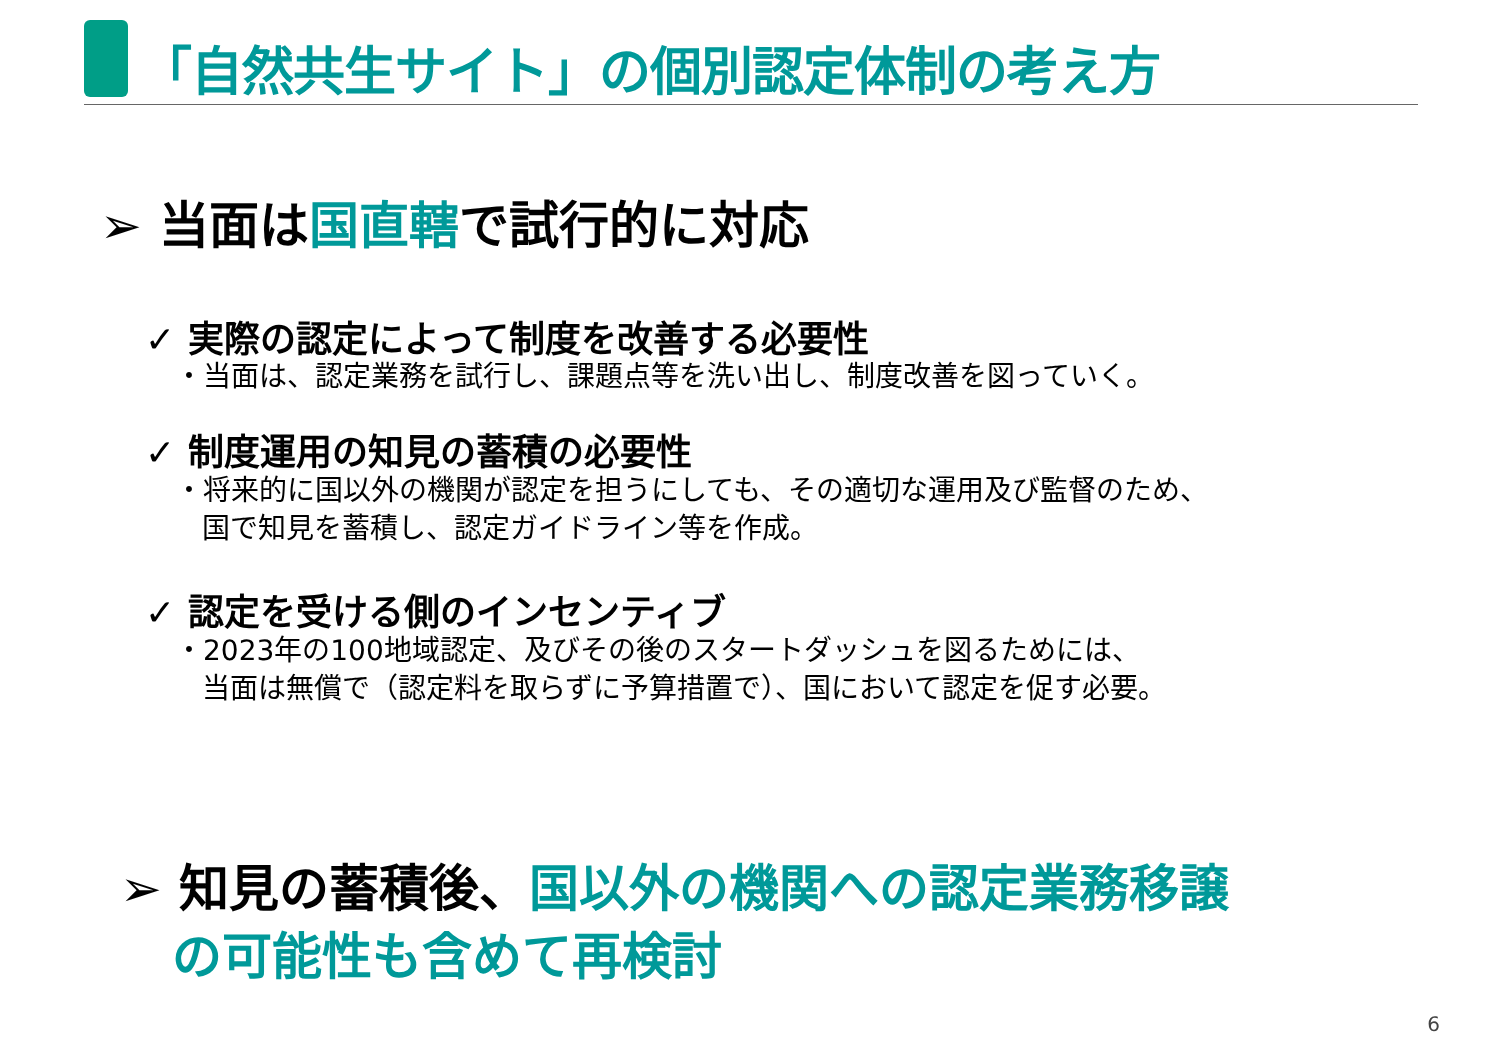「自然共生サイト」の個別認定体制の考え方
➢ 当面は国直轄で試行的に対応
✓ 実際の認定によって制度を改善する必要性
・当面は、認定業務を試行し、課題点等を洗い出し、制度改善を図っていく。
✓ 制度運用の知見の蓄積の必要性
・将来的に国以外の機関が認定を担うにしても、その適切な運用及び監督のため、
国で知見を蓄積し、認定ガイドライン等を作成。
✓ 認定を受ける側のインセンティブ
・2023年の100地域認定、及びその後のスタートダッシュを図るためには、
当面は無償で（認定料を取らずに予算措置で）、国において認定を促す必要。
➢ 知見の蓄積後、国以外の機関への認定業務移譲
の可能性も含めて再検討
6